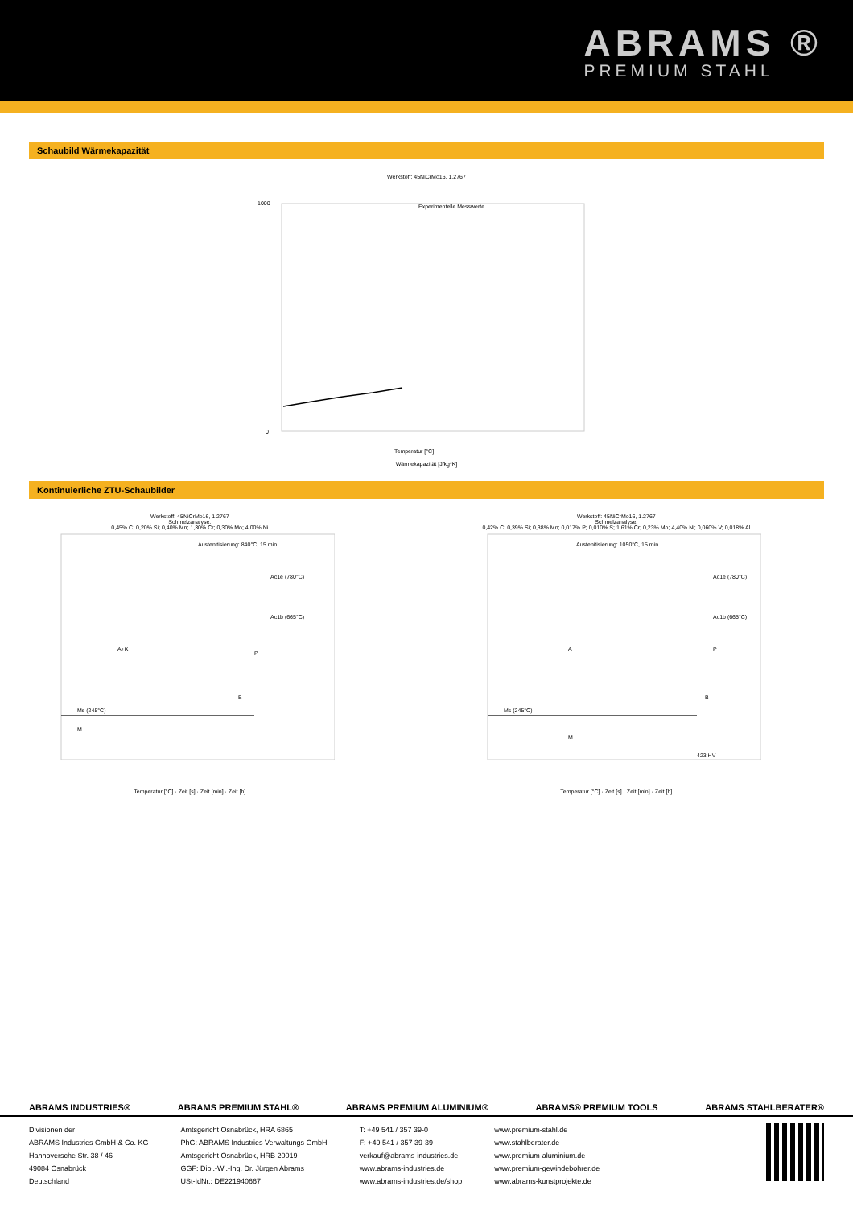ABRAMS ®
PREMIUM STAHL
Schaubild Wärmekapazität
Werkstoff: 45NiCrMo16, 1.2767
Experimentelle Messwerte
1000
0
Temperatur [°C]
Wärmekapazität [J/kg*K]
Kontinuierliche ZTU-Schaubilder
Werkstoff: 45NiCrMo16, 1.2767
Schmelzanalyse:
0,45% C; 0,20% Si; 0,40% Mn; 1,30% Cr; 0,30% Mo; 4,00% Ni
Austenitisierung: 840°C, 15 min.
Ms (245°C)
A+K
P
B
M
Ac1e (780°C)
Ac1b (665°C)
Temperatur [°C] · Zeit [s] · Zeit [min] · Zeit [h]
Werkstoff: 45NiCrMo16, 1.2767
Schmelzanalyse:
0,42% C; 0,39% Si; 0,38% Mn; 0,017% P; 0,010% S; 1,61% Cr; 0,23% Mo; 4,40% Ni; 0,060% V; 0,018% Al
Austenitisierung: 1050°C, 15 min.
Ms (245°C)
A
P
B
M
Ac1e (780°C)
Ac1b (665°C)
423 HV
Temperatur [°C] · Zeit [s] · Zeit [min] · Zeit [h]
ABRAMS INDUSTRIES® ABRAMS PREMIUM STAHL® ABRAMS PREMIUM ALUMINIUM® ABRAMS® PREMIUM TOOLS ABRAMS STAHLBERATER®
Divisionen der
ABRAMS Industries GmbH & Co. KG
Hannoversche Str. 38 / 46
49084 Osnabrück
Deutschland
Amtsgericht Osnabrück, HRA 6865
PhG: ABRAMS Industries Verwaltungs GmbH
Amtsgericht Osnabrück, HRB 20019
GGF: Dipl.-Wi.-Ing. Dr. Jürgen Abrams
USt-IdNr.: DE221940667
T: +49 541 / 357 39-0
F: +49 541 / 357 39-39
verkauf@abrams-industries.de
www.abrams-industries.de
www.abrams-industries.de/shop
www.premium-stahl.de
www.stahlberater.de
www.premium-aluminium.de
www.premium-gewindebohrer.de
www.abrams-kunstprojekte.de